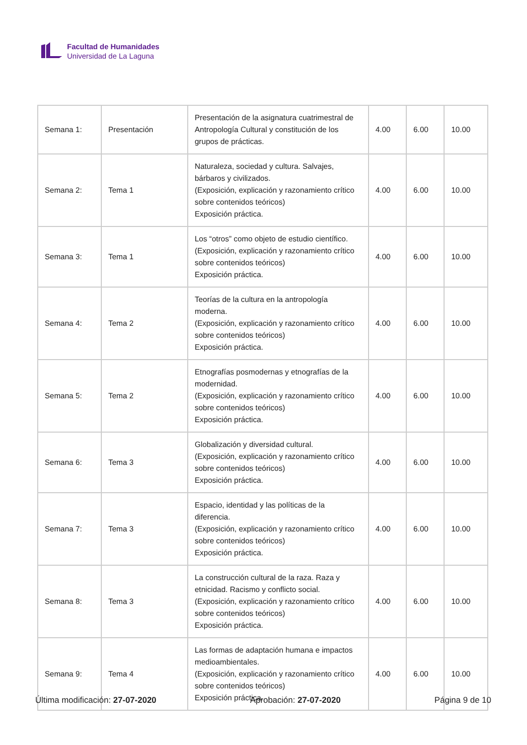Facultad de Humanidades
Universidad de La Laguna
| Semana 1: | Presentación | Presentación de la asignatura cuatrimestral de Antropología Cultural y constitución de los grupos de prácticas. | 4.00 | 6.00 | 10.00 |
| Semana 2: | Tema 1 | Naturaleza, sociedad y cultura. Salvajes, bárbaros y civilizados. (Exposición, explicación y razonamiento crítico sobre contenidos teóricos) Exposición práctica. | 4.00 | 6.00 | 10.00 |
| Semana 3: | Tema 1 | Los “otros” como objeto de estudio científico. (Exposición, explicación y razonamiento crítico sobre contenidos teóricos) Exposición práctica. | 4.00 | 6.00 | 10.00 |
| Semana 4: | Tema 2 | Teorías de la cultura en la antropología moderna. (Exposición, explicación y razonamiento crítico sobre contenidos teóricos) Exposición práctica. | 4.00 | 6.00 | 10.00 |
| Semana 5: | Tema 2 | Etnografías posmodernas y etnografías de la modernidad. (Exposición, explicación y razonamiento crítico sobre contenidos teóricos) Exposición práctica. | 4.00 | 6.00 | 10.00 |
| Semana 6: | Tema 3 | Globalización y diversidad cultural. (Exposición, explicación y razonamiento crítico sobre contenidos teóricos) Exposición práctica. | 4.00 | 6.00 | 10.00 |
| Semana 7: | Tema 3 | Espacio, identidad y las políticas de la diferencia. (Exposición, explicación y razonamiento crítico sobre contenidos teóricos) Exposición práctica. | 4.00 | 6.00 | 10.00 |
| Semana 8: | Tema 3 | La construcción cultural de la raza. Raza y etnicidad. Racismo y conflicto social. (Exposición, explicación y razonamiento crítico sobre contenidos teóricos) Exposición práctica. | 4.00 | 6.00 | 10.00 |
| Semana 9: | Tema 4 | Las formas de adaptación humana e impactos medioambientales. (Exposición, explicación y razonamiento crítico sobre contenidos teóricos) Exposición práctica. | 4.00 | 6.00 | 10.00 |
Última modificación: 27-07-2020 Aprobación: 27-07-2020 Página 9 de 10